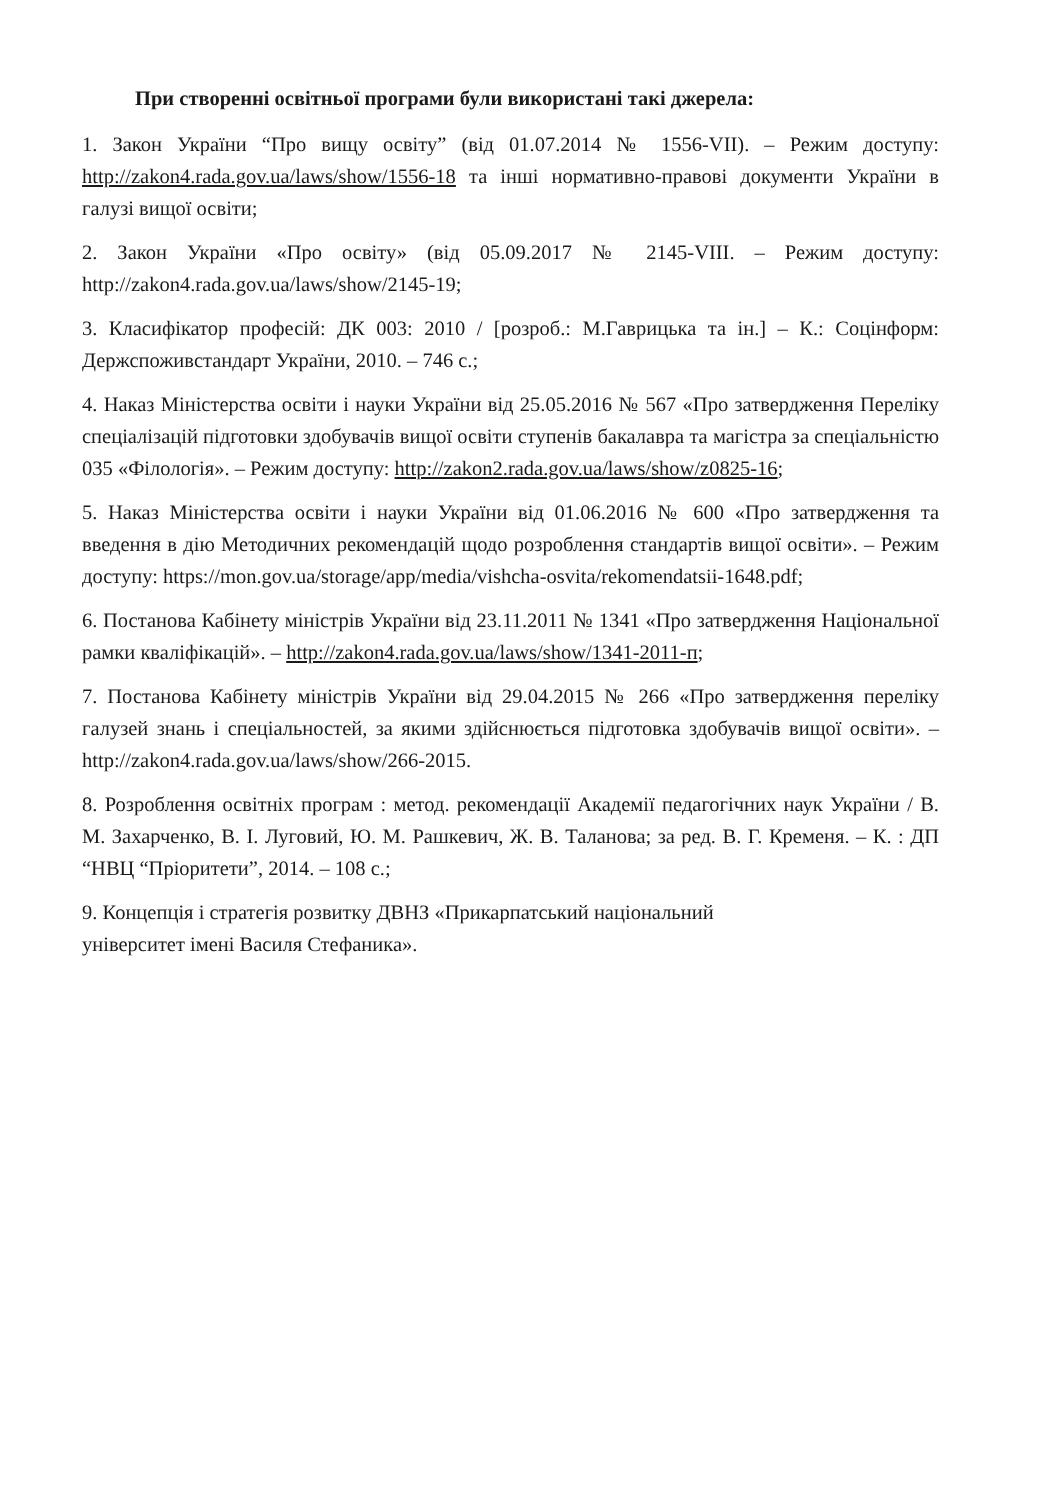При створенні освітньої програми були використані такі джерела:
1. Закон України “Про вищу освіту” (від 01.07.2014 № 1556-VII). – Режим доступу: http://zakon4.rada.gov.ua/laws/show/1556-18 та інші нормативно-правові документи України в галузі вищої освіти;
2. Закон України «Про освіту» (від 05.09.2017 № 2145-VIII. – Режим доступу: http://zakon4.rada.gov.ua/laws/show/2145-19;
3. Класифікатор професій: ДК 003: 2010 / [розроб.: М.Гаврицька та ін.] – К.: Соцінформ: Держспоживстандарт України, 2010. – 746 с.;
4. Наказ Міністерства освіти і науки України від 25.05.2016 № 567 «Про затвердження Переліку спеціалізацій підготовки здобувачів вищої освіти ступенів бакалавра та магістра за спеціальністю 035 «Філологія». – Режим доступу: http://zakon2.rada.gov.ua/laws/show/z0825-16;
5. Наказ Міністерства освіти і науки України від 01.06.2016 № 600 «Про затвердження та введення в дію Методичних рекомендацій щодо розроблення стандартів вищої освіти». – Режим доступу: https://mon.gov.ua/storage/app/media/vishcha-osvita/rekomendatsii-1648.pdf;
6. Постанова Кабінету міністрів України від 23.11.2011 № 1341 «Про затвердження Національної рамки кваліфікацій». – http://zakon4.rada.gov.ua/laws/show/1341-2011-п;
7. Постанова Кабінету міністрів України від 29.04.2015 № 266 «Про затвердження переліку галузей знань і спеціальностей, за якими здійснюється підготовка здобувачів вищої освіти». – http://zakon4.rada.gov.ua/laws/show/266-2015.
8. Розроблення освітніх програм : метод. рекомендації Академії педагогічних наук України / В. М. Захарченко, В. І. Луговий, Ю. М. Рашкевич, Ж. В. Таланова; за ред. В. Г. Кременя. – К. : ДП “НВЦ “Пріоритети”, 2014. – 108 с.;
9. Концепція і стратегія розвитку ДВНЗ «Прикарпатський національний
університет імені Василя Стефаника».